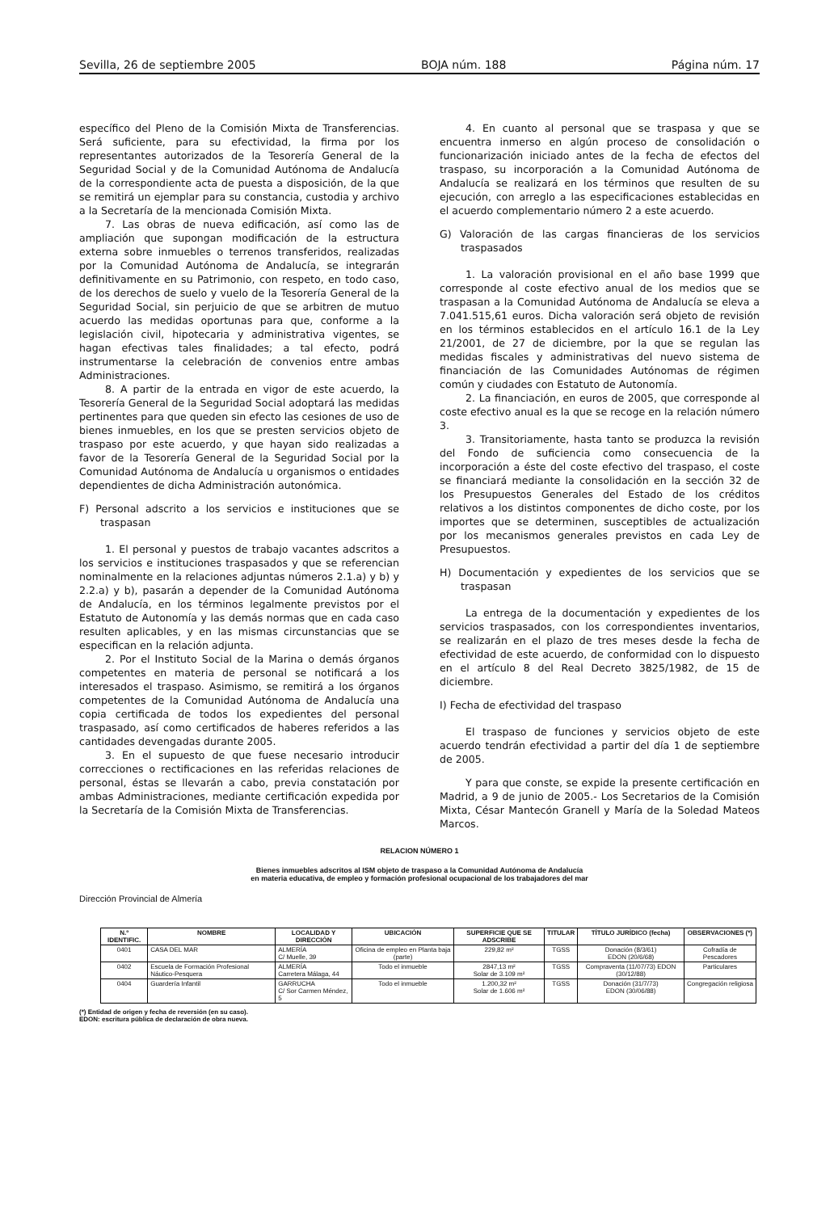Sevilla, 26 de septiembre 2005 BOJA núm. 188 Página núm. 17
específico del Pleno de la Comisión Mixta de Transferencias. Será suficiente, para su efectividad, la firma por los representantes autorizados de la Tesorería General de la Seguridad Social y de la Comunidad Autónoma de Andalucía de la correspondiente acta de puesta a disposición, de la que se remitirá un ejemplar para su constancia, custodia y archivo a la Secretaría de la mencionada Comisión Mixta.
7. Las obras de nueva edificación, así como las de ampliación que supongan modificación de la estructura externa sobre inmuebles o terrenos transferidos, realizadas por la Comunidad Autónoma de Andalucía, se integrarán definitivamente en su Patrimonio, con respeto, en todo caso, de los derechos de suelo y vuelo de la Tesorería General de la Seguridad Social, sin perjuicio de que se arbitren de mutuo acuerdo las medidas oportunas para que, conforme a la legislación civil, hipotecaria y administrativa vigentes, se hagan efectivas tales finalidades; a tal efecto, podrá instrumentarse la celebración de convenios entre ambas Administraciones.
8. A partir de la entrada en vigor de este acuerdo, la Tesorería General de la Seguridad Social adoptará las medidas pertinentes para que queden sin efecto las cesiones de uso de bienes inmuebles, en los que se presten servicios objeto de traspaso por este acuerdo, y que hayan sido realizadas a favor de la Tesorería General de la Seguridad Social por la Comunidad Autónoma de Andalucía u organismos o entidades dependientes de dicha Administración autonómica.
F) Personal adscrito a los servicios e instituciones que se traspasan
1. El personal y puestos de trabajo vacantes adscritos a los servicios e instituciones traspasados y que se referencian nominalmente en la relaciones adjuntas números 2.1.a) y b) y 2.2.a) y b), pasarán a depender de la Comunidad Autónoma de Andalucía, en los términos legalmente previstos por el Estatuto de Autonomía y las demás normas que en cada caso resulten aplicables, y en las mismas circunstancias que se especifican en la relación adjunta.
2. Por el Instituto Social de la Marina o demás órganos competentes en materia de personal se notificará a los interesados el traspaso. Asimismo, se remitirá a los órganos competentes de la Comunidad Autónoma de Andalucía una copia certificada de todos los expedientes del personal traspasado, así como certificados de haberes referidos a las cantidades devengadas durante 2005.
3. En el supuesto de que fuese necesario introducir correcciones o rectificaciones en las referidas relaciones de personal, éstas se llevarán a cabo, previa constatación por ambas Administraciones, mediante certificación expedida por la Secretaría de la Comisión Mixta de Transferencias.
4. En cuanto al personal que se traspasa y que se encuentra inmerso en algún proceso de consolidación o funcionarización iniciado antes de la fecha de efectos del traspaso, su incorporación a la Comunidad Autónoma de Andalucía se realizará en los términos que resulten de su ejecución, con arreglo a las especificaciones establecidas en el acuerdo complementario número 2 a este acuerdo.
G) Valoración de las cargas financieras de los servicios traspasados
1. La valoración provisional en el año base 1999 que corresponde al coste efectivo anual de los medios que se traspasan a la Comunidad Autónoma de Andalucía se eleva a 7.041.515,61 euros. Dicha valoración será objeto de revisión en los términos establecidos en el artículo 16.1 de la Ley 21/2001, de 27 de diciembre, por la que se regulan las medidas fiscales y administrativas del nuevo sistema de financiación de las Comunidades Autónomas de régimen común y ciudades con Estatuto de Autonomía.
2. La financiación, en euros de 2005, que corresponde al coste efectivo anual es la que se recoge en la relación número 3.
3. Transitoriamente, hasta tanto se produzca la revisión del Fondo de suficiencia como consecuencia de la incorporación a éste del coste efectivo del traspaso, el coste se financiará mediante la consolidación en la sección 32 de los Presupuestos Generales del Estado de los créditos relativos a los distintos componentes de dicho coste, por los importes que se determinen, susceptibles de actualización por los mecanismos generales previstos en cada Ley de Presupuestos.
H) Documentación y expedientes de los servicios que se traspasan
La entrega de la documentación y expedientes de los servicios traspasados, con los correspondientes inventarios, se realizarán en el plazo de tres meses desde la fecha de efectividad de este acuerdo, de conformidad con lo dispuesto en el artículo 8 del Real Decreto 3825/1982, de 15 de diciembre.
I) Fecha de efectividad del traspaso
El traspaso de funciones y servicios objeto de este acuerdo tendrán efectividad a partir del día 1 de septiembre de 2005.
Y para que conste, se expide la presente certificación en Madrid, a 9 de junio de 2005.- Los Secretarios de la Comisión Mixta, César Mantecón Granell y María de la Soledad Mateos Marcos.
RELACION NÚMERO 1
Bienes inmuebles adscritos al ISM objeto de traspaso a la Comunidad Autónoma de Andalucía
en materia educativa, de empleo y formación profesional ocupacional de los trabajadores del mar
Dirección Provincial de Almería
| N.º IDENTIFIC. | NOMBRE | LOCALIDAD Y DIRECCIÓN | UBICACIÓN | SUPERFICIE QUE SE ADSCRIBE | TITULAR | TÍTULO JURÍDICO (fecha) | OBSERVACIONES (*) |
| --- | --- | --- | --- | --- | --- | --- | --- |
| 0401 | CASA DEL MAR | ALMERÍA C/ Muelle, 39 | Oficina de empleo en Planta baja (parte) | 229,82 m² | TGSS | Donación (8/3/61) EDON (20/6/68) | Cofradía de Pescadores |
| 0402 | Escuela de Formación Profesional Náutico-Pesquera | ALMERÍA Carretera Málaga, 44 | Todo el inmueble | 2847,13 m² Solar de 3.109 m² | TGSS | Compraventa (11/07/73) EDON (30/12/88) | Particulares |
| 0404 | Guardería Infantil | GARRUCHA C/ Sor Carmen Méndez, 5 | Todo el inmueble | 1.200,32 m² Solar de 1.606 m² | TGSS | Donación (31/7/73) EDON (30/06/88) | Congregación religiosa |
(*) Entidad de origen y fecha de reversión (en su caso).
EDON: escritura pública de declaración de obra nueva.